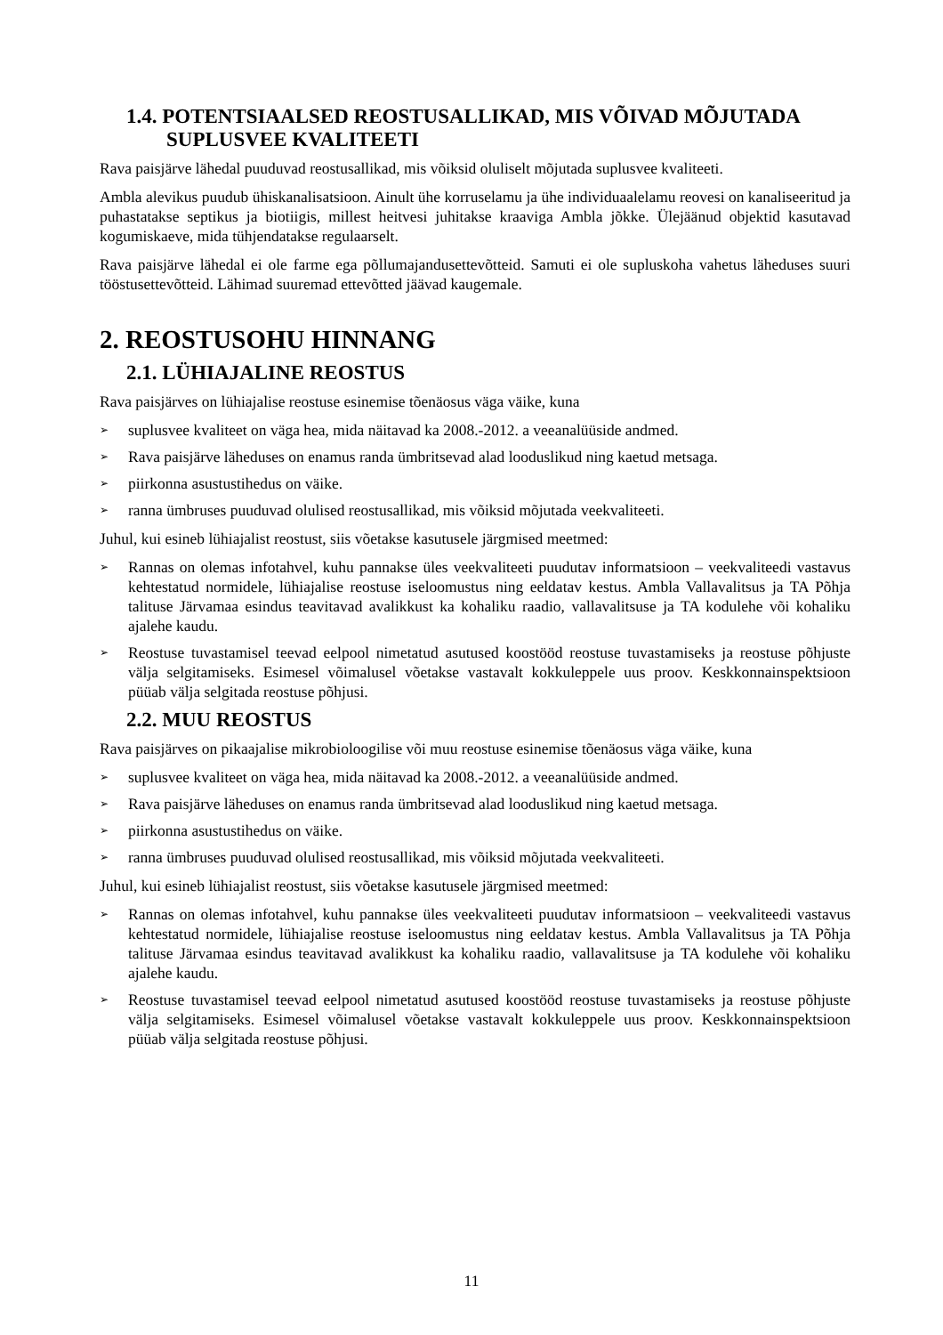1.4. POTENTSIAALSED REOSTUSALLIKAD, MIS VÕIVAD MÕJUTADA SUPLUSVEE KVALITEETI
Rava paisjärve lähedal puuduvad reostusallikad, mis võiksid oluliselt mõjutada suplusvee kvaliteeti.
Ambla alevikus puudub ühiskanalisatsioon. Ainult ühe korruselamu ja ühe individuaalelamu reovesi on kanaliseeritud ja puhastatakse septikus ja biotiigis, millest heitvesi juhitakse kraaviga Ambla jõkke. Ülejäänud objektid kasutavad kogumiskaeve, mida tühjendatakse regulaarselt.
Rava paisjärve lähedal ei ole farme ega põllumajandusettevõtteid. Samuti ei ole supluskoha vahetus läheduses suuri tööstusettevõtteid. Lähimad suuremad ettevõtted jäävad kaugemale.
2. REOSTUSOHU HINNANG
2.1. LÜHIAJALINE REOSTUS
Rava paisjärves on lühiajalise reostuse esinemise tõenäosus väga väike, kuna
➢ suplusvee kvaliteet on väga hea, mida näitavad ka 2008.-2012. a veeanalüüside andmed.
➢ Rava paisjärve läheduses on enamus randa ümbritsevad alad looduslikud ning kaetud metsaga.
➢ piirkonna asustustihedus on väike.
➢ ranna ümbruses puuduvad olulised reostusallikad, mis võiksid mõjutada veekvaliteeti.
Juhul, kui esineb lühiajalist reostust, siis võetakse kasutusele järgmised meetmed:
➢ Rannas on olemas infotahvel, kuhu pannakse üles veekvaliteeti puudutav informatsioon – veekvaliteedi vastavus kehtestatud normidele, lühiajalise reostuse iseloomustus ning eeldatav kestus. Ambla Vallavalitsus ja TA Põhja talituse Järvamaa esindus teavitavad avalikkust ka kohaliku raadio, vallavalitsuse ja TA kodulehe või kohaliku ajalehe kaudu.
➢ Reostuse tuvastamisel teevad eelpool nimetatud asutused koostööd reostuse tuvastamiseks ja reostuse põhjuste välja selgitamiseks. Esimesel võimalusel võetakse vastavalt kokkuleppele uus proov. Keskkonnainspektsioon püüab välja selgitada reostuse põhjusi.
2.2. MUU REOSTUS
Rava paisjärves on pikaajalise mikrobioloogilise või muu reostuse esinemise tõenäosus väga väike, kuna
➢ suplusvee kvaliteet on väga hea, mida näitavad ka 2008.-2012. a veeanalüüside andmed.
➢ Rava paisjärve läheduses on enamus randa ümbritsevad alad looduslikud ning kaetud metsaga.
➢ piirkonna asustustihedus on väike.
➢ ranna ümbruses puuduvad olulised reostusallikad, mis võiksid mõjutada veekvaliteeti.
Juhul, kui esineb lühiajalist reostust, siis võetakse kasutusele järgmised meetmed:
➢ Rannas on olemas infotahvel, kuhu pannakse üles veekvaliteeti puudutav informatsioon – veekvaliteedi vastavus kehtestatud normidele, lühiajalise reostuse iseloomustus ning eeldatav kestus. Ambla Vallavalitsus ja TA Põhja talituse Järvamaa esindus teavitavad avalikkust ka kohaliku raadio, vallavalitsuse ja TA kodulehe või kohaliku ajalehe kaudu.
➢ Reostuse tuvastamisel teevad eelpool nimetatud asutused koostööd reostuse tuvastamiseks ja reostuse põhjuste välja selgitamiseks. Esimesel võimalusel võetakse vastavalt kokkuleppele uus proov. Keskkonnainspektsioon püüab välja selgitada reostuse põhjusi.
11